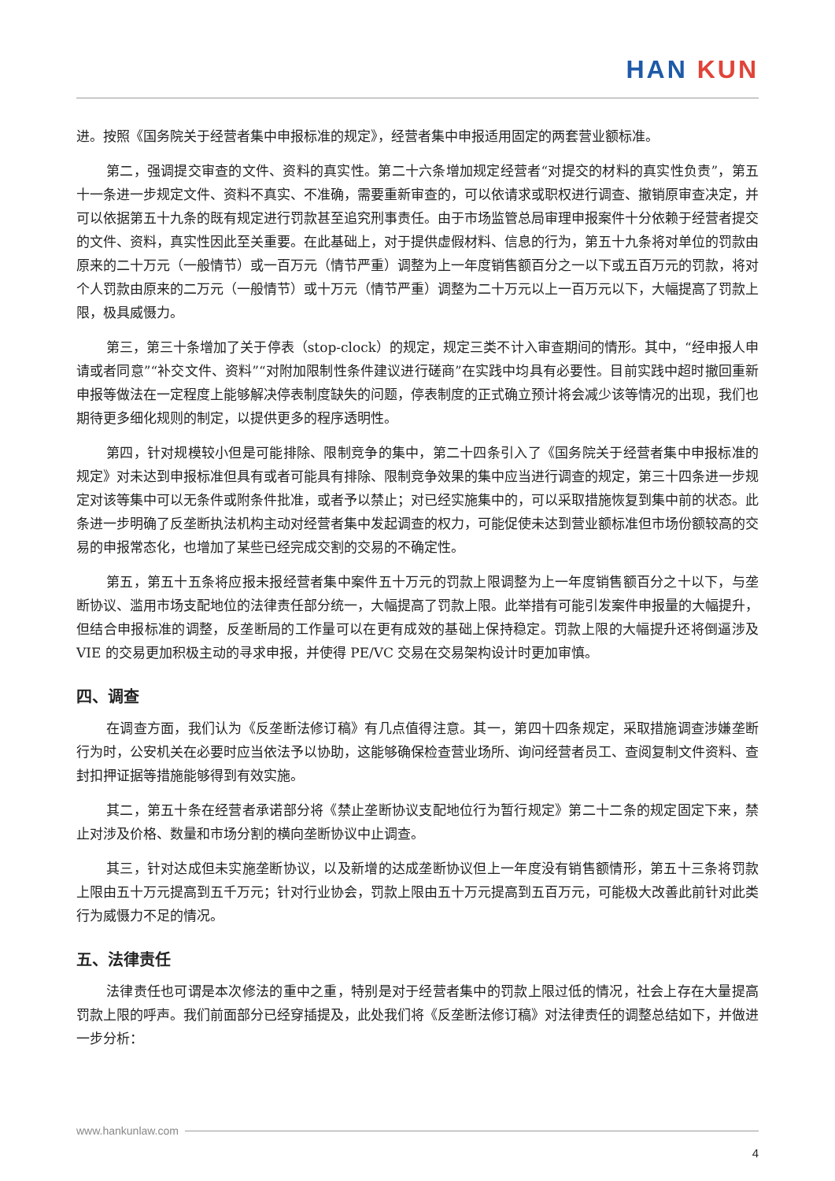HAN KUN
进。按照《国务院关于经营者集中申报标准的规定》，经营者集中申报适用固定的两套营业额标准。
第二，强调提交审查的文件、资料的真实性。第二十六条增加规定经营者“对提交的材料的真实性负责”，第五十一条进一步规定文件、资料不真实、不准确，需要重新审查的，可以依请求或职权进行调查、撤销原审查决定，并可以依据第五十九条的既有规定进行罚款甚至追究刑事责任。由于市场监管总局审理申报案件十分依赖于经营者提交的文件、资料，真实性因此至关重要。在此基础上，对于提供虚假材料、信息的行为，第五十九条将对单位的罚款由原来的二十万元（一般情节）或一百万元（情节严重）调整为上一年度销售额百分之一以下或五百万元的罚款，将对个人罚款由原来的二万元（一般情节）或十万元（情节严重）调整为二十万元以上一百万元以下，大幅提高了罚款上限，极具威慑力。
第三，第三十条增加了关于停表（stop-clock）的规定，规定三类不计入审查期间的情形。其中，“经申报人申请或者同意”“补交文件、资料”“对附加限制性条件建议进行磋商”在实践中均具有必要性。目前实践中超时撤回重新申报等做法在一定程度上能够解决停表制度缺失的问题，停表制度的正式确立预计将会减少该等情况的出现，我们也期待更多细化规则的制定，以提供更多的程序透明性。
第四，针对规模较小但是可能排除、限制竞争的集中，第二十四条引入了《国务院关于经营者集中申报标准的规定》对未达到申报标准但具有或者可能具有排除、限制竞争效果的集中应当进行调查的规定，第三十四条进一步规定对该等集中可以无条件或附条件批准，或者予以禁止；对已经实施集中的，可以采取措施恢复到集中前的状态。此条进一步明确了反垄断执法机构主动对经营者集中发起调查的权力，可能促使未达到营业额标准但市场份额较高的交易的申报常态化，也增加了某些已经完成交割的交易的不确定性。
第五，第五十五条将应报未报经营者集中案件五十万元的罚款上限调整为上一年度销售额百分之十以下，与垄断协议、滥用市场支配地位的法律责任部分统一，大幅提高了罚款上限。此举措有可能引发案件申报量的大幅提升，但结合申报标准的调整，反垄断局的工作量可以在更有成效的基础上保持稳定。罚款上限的大幅提升还将倒逼涉及 VIE 的交易更加积极主动的寻求申报，并使得 PE/VC 交易在交易架构设计时更加审慎。
四、调查
在调查方面，我们认为《反垄断法修订稿》有几点值得注意。其一，第四十四条规定，采取措施调查涉嫌垄断行为时，公安机关在必要时应当依法予以协助，这能够确保检查营业场所、询问经营者员工、查阅复制文件资料、查封扣押证据等措施能够得到有效实施。
其二，第五十条在经营者承诺部分将《禁止垄断协议支配地位行为暂行规定》第二十二条的规定固定下来，禁止对涉及价格、数量和市场分割的横向垄断协议中止调查。
其三，针对达成但未实施垄断协议，以及新增的达成垄断协议但上一年度没有销售额情形，第五十三条将罚款上限由五十万元提高到五千万元；针对行业协会，罚款上限由五十万元提高到五百万元，可能极大改善此前针对此类行为威慑力不足的情况。
五、法律责任
法律责任也可谓是本次修法的重中之重，特别是对于经营者集中的罚款上限过低的情况，社会上存在大量提高罚款上限的呼声。我们前面部分已经穿插提及，此处我们将《反垄断法修订稿》对法律责任的调整总结如下，并做进一步分析：
www.hankunlaw.com
4